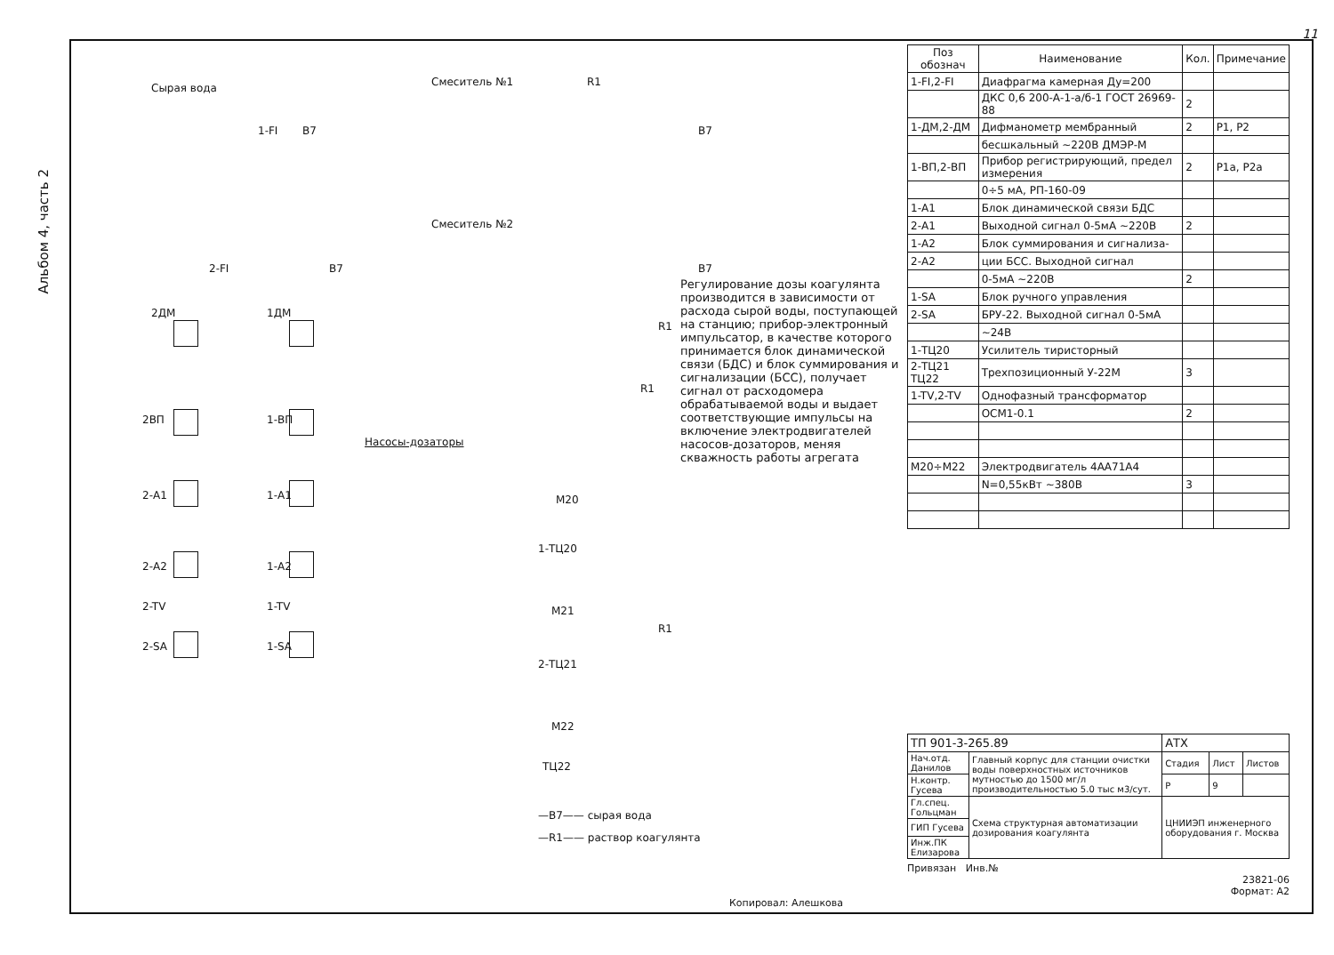11
Альбом 4, часть 2
Сырая вода Смеситель №1
Смеситель №2
1-FI В7 В7
2-FI В7 В7
R1
R1
R1
R1
2ДМ 1ДМ
2ВП 1-ВП
2-А1 1-А1
2-А2 1-А2
2-TV 1-TV
2-SA 1-SA
Насосы-дозаторы
М20
1-ТЦ20
М21
2-ТЦ21
М22
ТЦ22
—В7—— сырая вода
—R1—— раствор коагулянта
Регулирование дозы коагулянта производится в зависимости от расхода сырой воды, поступающей на станцию; прибор-электронный импульсатор, в качестве которого принимается блок динамической связи (БДС) и блок суммирования и сигнализации (БСС), получает сигнал от расходомера обрабатываемой воды и выдает соответствующие импульсы на включение электродвигателей насосов-дозаторов, меняя скважность работы агрегата
| Поз обознач | Наименование | Кол. | Примечание |
| --- | --- | --- | --- |
| 1-FI,2-FI | Диафрагма камерная Ду=200 | | |
| | ДКС 0,6 200-А-1-а/б-1 ГОСТ 26969-88 | 2 | |
| 1-ДМ,2-ДМ | Дифманометр мембранный | 2 | Р1, Р2 |
| | бесшкальный ~220В ДМЭР-М | | |
| 1-ВП,2-ВП | Прибор регистрирующий, предел измерения | 2 | Р1а, Р2а |
| | 0÷5 мА, РП-160-09 | | |
| 1-А1 | Блок динамической связи БДС | | |
| 2-А1 | Выходной сигнал 0-5мА ~220В | 2 | |
| 1-А2 | Блок суммирования и сигнализа- | | |
| 2-А2 | ции БСС. Выходной сигнал | | |
| | 0-5мА ~220В | 2 | |
| 1-SA | Блок ручного управления | | |
| 2-SA | БРУ-22. Выходной сигнал 0-5мА | | |
| | ~24В | | |
| 1-ТЦ20 | Усилитель тиристорный | | |
| 2-ТЦ21 ТЦ22 | Трехпозиционный У-22М | 3 | |
| 1-TV,2-TV | Однофазный трансформатор | | |
| | ОСМ1-0.1 | 2 | |
| М20÷М22 | Электродвигатель 4АА71А4 | | |
| | N=0,55кВт ~380В | 3 | |
| ТП 901-3-265.89 | | АТХ | | |
| Нач.отд. Данилов | Главный корпус для станции очистки воды поверхностных источников мутностью до 1500 мг/л производительностью 5.0 тыс м3/сут. | Стадия | Лист | Листов |
| Н.контр. Гусева | | Р | 9 | |
| Гл.спец. Гольцман | Схема структурная автоматизации дозирования коагулянта | ЦНИИЭП инженерного оборудования г. Москва | | |
| ГИП Гусева | | | | |
| Инж.ПК Елизарова | | | | |
Привязан Инв.№
23821-06
Формат: А2
Копировал: Алешкова